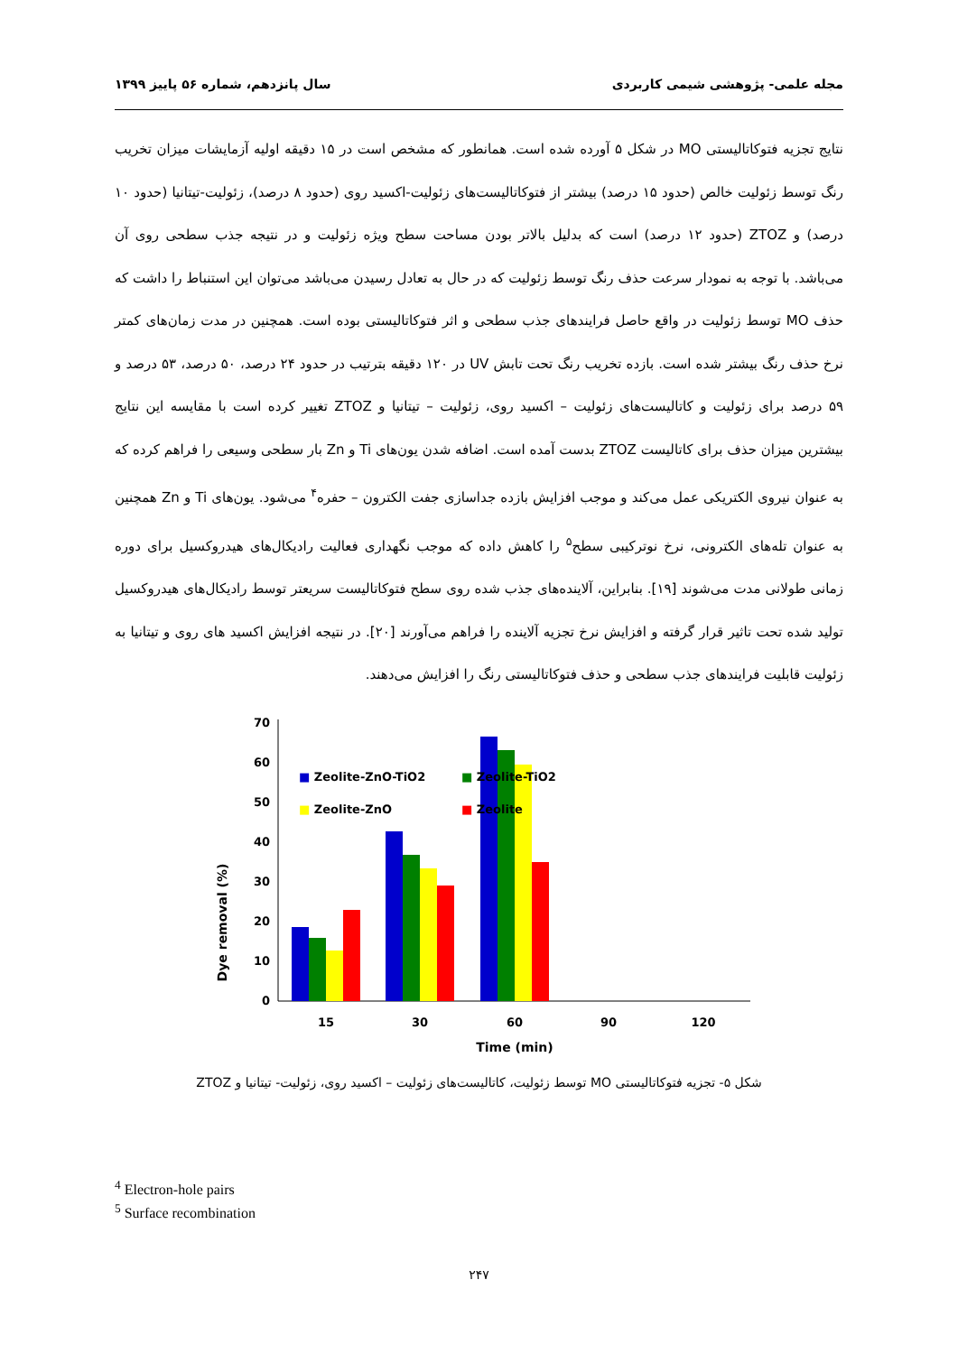مجله علمی- پژوهشی شیمی کاربردی سال پانزدهم، شماره ۵۶ پاییز ۱۳۹۹
نتایج تجزیه فتوکاتالیستی MO در شکل ۵ آورده شده است. همانطور که مشخص است در ۱۵ دقیقه اولیه آزمایشات میزان تخریب رنگ توسط زئولیت خالص (حدود ۱۵ درصد) بیشتر از فتوکاتالیست‌های زئولیت-اکسید روی (حدود ۸ درصد)، زئولیت-تیتانیا (حدود ۱۰ درصد) و ZTOZ (حدود ۱۲ درصد) است که بدلیل بالاتر بودن مساحت سطح ویژه زئولیت و در نتیجه جذب سطحی روی آن می‌باشد. با توجه به نمودار سرعت حذف رنگ توسط زئولیت که در حال به تعادل رسیدن می‌باشد می‌توان این استنباط را داشت که حذف MO توسط زئولیت در واقع حاصل فرایندهای جذب سطحی و اثر فتوکاتالیستی بوده است. همچنین در مدت زمان‌های کمتر نرخ حذف رنگ بیشتر شده است. بازده تخریب رنگ تحت تابش UV در ۱۲۰ دقیقه بترتیب در حدود ۲۴ درصد، ۵۰ درصد، ۵۳ درصد و ۵۹ درصد برای زئولیت و کاتالیست‌های زئولیت – اکسید روی، زئولیت – تیتانیا و ZTOZ تغییر کرده است با مقایسه این نتایج بیشترین میزان حذف برای کاتالیست ZTOZ بدست آمده است. اضافه شدن یون‌های Ti و Zn بار سطحی وسیعی را فراهم کرده که به عنوان نیروی الکتریکی عمل می‌کند و موجب افزایش بازده جداسازی جفت الکترون – حفره<sup>۴</sup> می‌شود. یون‌های Ti و Zn همچنین به عنوان تله‌های الکترونی، نرخ نوترکیبی سطح<sup>۵</sup> را کاهش داده که موجب نگهداری فعالیت رادیکال‌های هیدروکسیل برای دوره زمانی طولانی مدت می‌شوند [۱۹]. بنابراین، آلاینده‌های جذب شده روی سطح فتوکاتالیست سریعتر توسط رادیکال‌های هیدروکسیل تولید شده تحت تاثیر قرار گرفته و افزایش نرخ تجزیه آلاینده را فراهم می‌آورند [۲۰]. در نتیجه افزایش اکسید های روی و تیتانیا به زئولیت قابلیت فرایندهای جذب سطحی و حذف فتوکاتالیستی رنگ را افزایش می‌دهند.
Dye removal (%)
70
60
50
40
30
20
10
0
■ Zeolite-ZnO-TiO2
■ Zeolite-TiO2
■ Zeolite-ZnO
■ Zeolite
15
30
60
90
120
Time (min)
شکل ۵- تجزیه فتوکاتالیستی MO توسط زئولیت، کاتالیست‌های زئولیت – اکسید روی، زئولیت- تیتانیا و ZTOZ
<sup>4</sup> Electron-hole pairs
<sup>5</sup> Surface recombination
۲۴۷